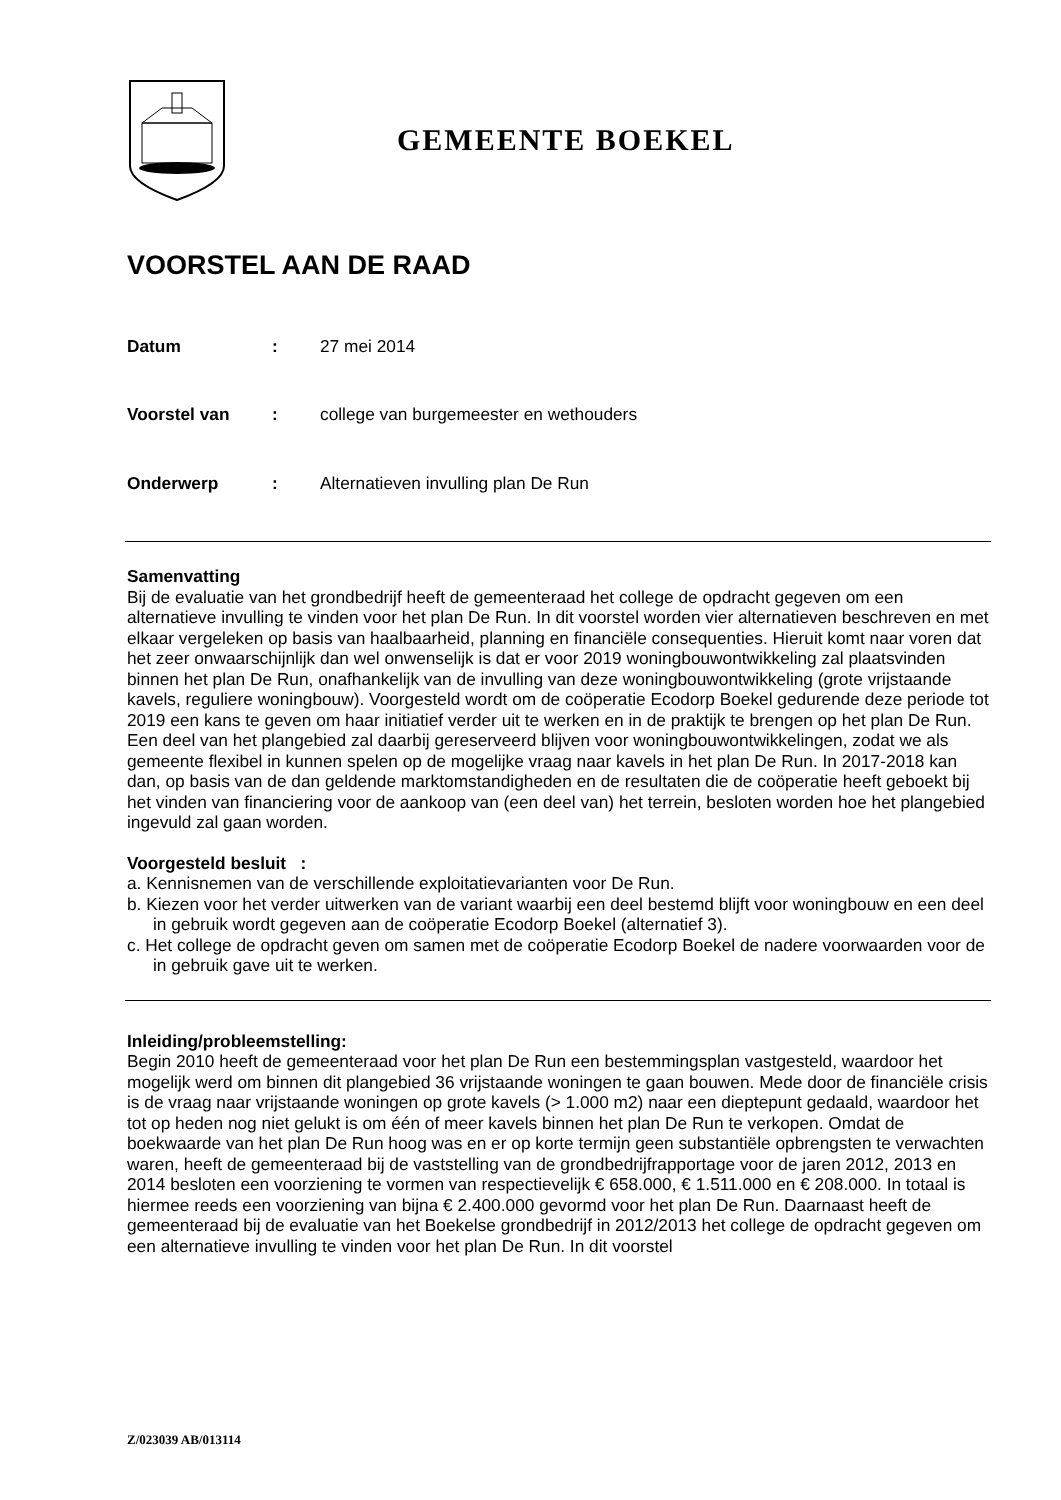GEMEENTE BOEKEL
VOORSTEL AAN DE RAAD
Datum: 27 mei 2014
Voorstel van: college van burgemeester en wethouders
Onderwerp: Alternatieven invulling plan De Run
Samenvatting
Bij de evaluatie van het grondbedrijf heeft de gemeenteraad het college de opdracht gegeven om een alternatieve invulling te vinden voor het plan De Run. In dit voorstel worden vier alternatieven beschreven en met elkaar vergeleken op basis van haalbaarheid, planning en financiële consequenties. Hieruit komt naar voren dat het zeer onwaarschijnlijk dan wel onwenselijk is dat er voor 2019 woningbouwontwikkeling zal plaatsvinden binnen het plan De Run, onafhankelijk van de invulling van deze woningbouwontwikkeling (grote vrijstaande kavels, reguliere woningbouw). Voorgesteld wordt om de coöperatie Ecodorp Boekel gedurende deze periode tot 2019 een kans te geven om haar initiatief verder uit te werken en in de praktijk te brengen op het plan De Run. Een deel van het plangebied zal daarbij gereserveerd blijven voor woningbouwontwikkelingen, zodat we als gemeente flexibel in kunnen spelen op de mogelijke vraag naar kavels in het plan De Run. In 2017-2018 kan dan, op basis van de dan geldende marktomstandigheden en de resultaten die de coöperatie heeft geboekt bij het vinden van financiering voor de aankoop van (een deel van) het terrein, besloten worden hoe het plangebied ingevuld zal gaan worden.
Voorgesteld besluit :
a. Kennisnemen van de verschillende exploitatievarianten voor De Run.
b. Kiezen voor het verder uitwerken van de variant waarbij een deel bestemd blijft voor woningbouw en een deel in gebruik wordt gegeven aan de coöperatie Ecodorp Boekel (alternatief 3).
c. Het college de opdracht geven om samen met de coöperatie Ecodorp Boekel de nadere voorwaarden voor de in gebruik gave uit te werken.
Inleiding/probleemstelling:
Begin 2010 heeft de gemeenteraad voor het plan De Run een bestemmingsplan vastgesteld, waardoor het mogelijk werd om binnen dit plangebied 36 vrijstaande woningen te gaan bouwen. Mede door de financiële crisis is de vraag naar vrijstaande woningen op grote kavels (> 1.000 m2) naar een dieptepunt gedaald, waardoor het tot op heden nog niet gelukt is om één of meer kavels binnen het plan De Run te verkopen. Omdat de boekwaarde van het plan De Run hoog was en er op korte termijn geen substantiële opbrengsten te verwachten waren, heeft de gemeenteraad bij de vaststelling van de grondbedrijfrapportage voor de jaren 2012, 2013 en 2014 besloten een voorziening te vormen van respectievelijk € 658.000, € 1.511.000 en € 208.000. In totaal is hiermee reeds een voorziening van bijna € 2.400.000 gevormd voor het plan De Run. Daarnaast heeft de gemeenteraad bij de evaluatie van het Boekelse grondbedrijf in 2012/2013 het college de opdracht gegeven om een alternatieve invulling te vinden voor het plan De Run. In dit voorstel
Z/023039 AB/013114